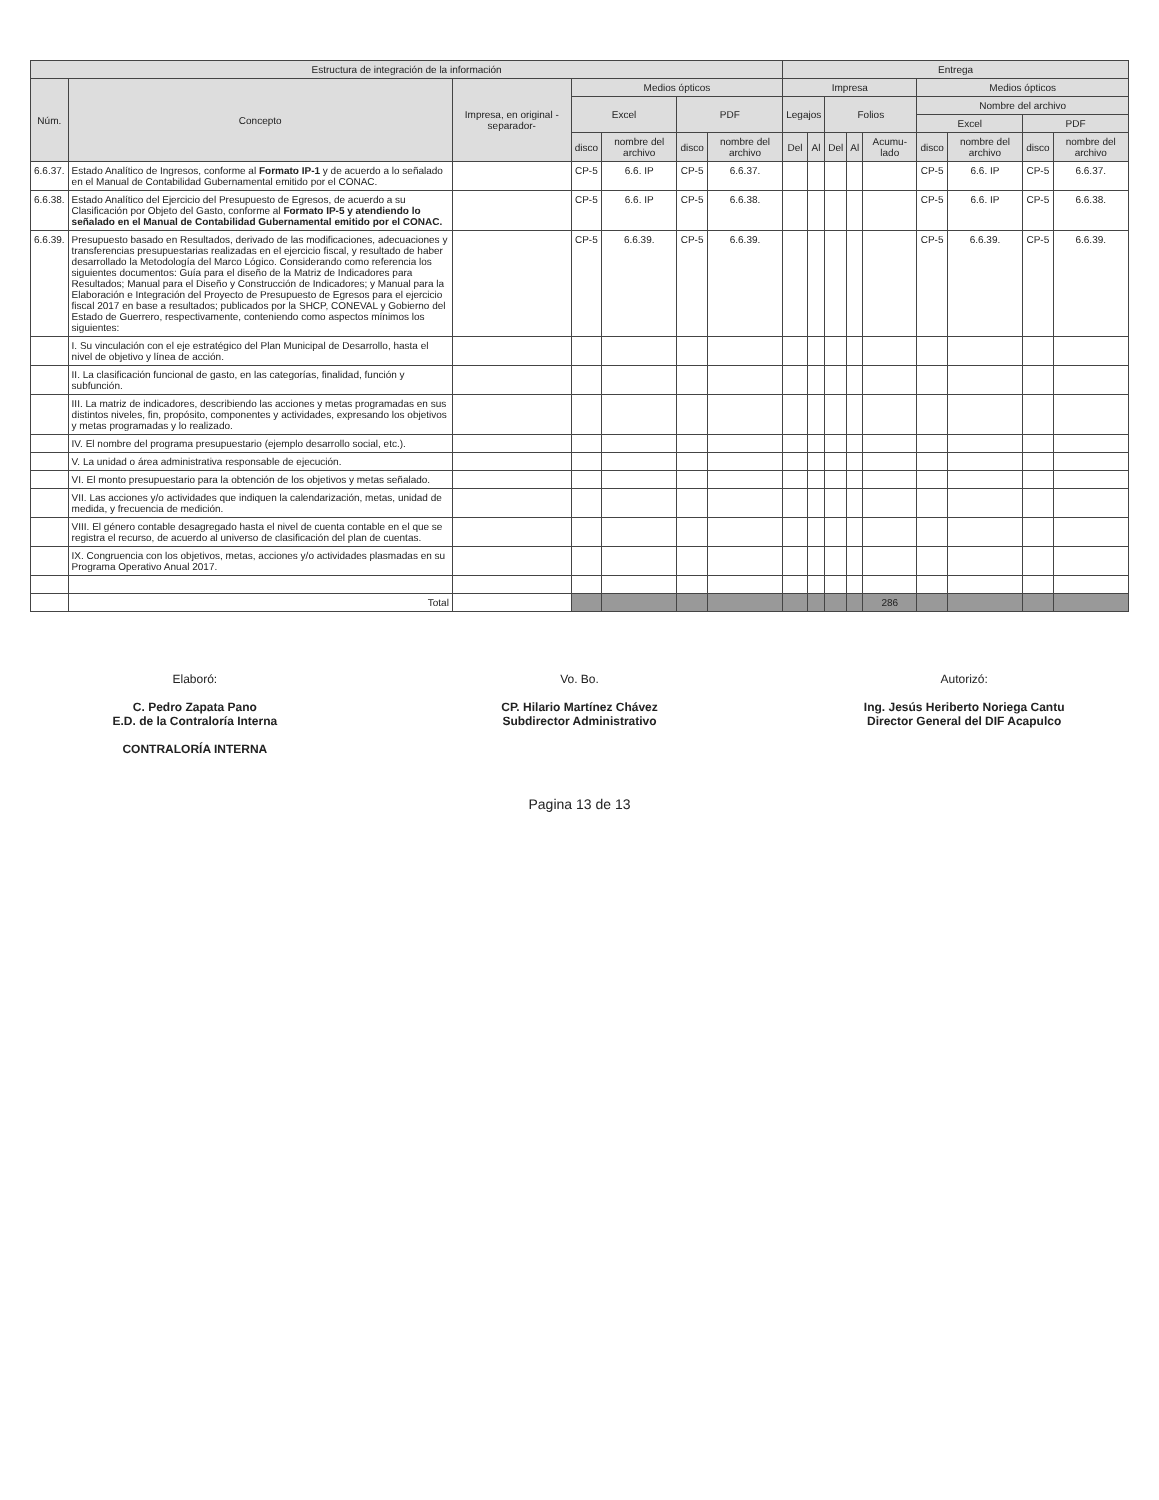| Estructura de integración de la información | | | | | | | Entrega | | | | | | | | |
| --- | --- | --- | --- | --- | --- | --- | --- | --- | --- | --- | --- | --- | --- | --- | --- |
| Núm. | Concepto | Impresa, en original -separador- | Medios ópticos | | | | Impresa | | | | | Medios ópticos | | | |
| | | | Excel | | PDF | | Legajos | | Folios | | | Nombre del archivo | | | |
| | | | | | | | | | | | | Excel | | PDF | |
| | | | disco | nombre del archivo | disco | nombre del archivo | Del | Al | Del | Al | Acumu-lado | disco | nombre del archivo | disco | nombre del archivo |
| 6.6.37. | Estado Analítico de Ingresos, conforme al Formato IP-1 y de acuerdo a lo señalado en el Manual de Contabilidad Gubernamental emitido por el CONAC. | | CP-5 | 6.6. IP | CP-5 | 6.6.37. | | | | | | CP-5 | 6.6. IP | CP-5 | 6.6.37. |
| 6.6.38. | Estado Analítico del Ejercicio del Presupuesto de Egresos, de acuerdo a su Clasificación por Objeto del Gasto, conforme al Formato IP-5 y atendiendo lo señalado en el Manual de Contabilidad Gubernamental emitido por el CONAC. | | CP-5 | 6.6. IP | CP-5 | 6.6.38. | | | | | | CP-5 | 6.6. IP | CP-5 | 6.6.38. |
| 6.6.39. | Presupuesto basado en Resultados, derivado de las modificaciones, adecuaciones y transferencias presupuestarias realizadas en el ejercicio fiscal, y resultado de haber desarrollado la Metodología del Marco Lógico. Considerando como referencia los siguientes documentos: Guía para el diseño de la Matriz de Indicadores para Resultados; Manual para el Diseño y Construcción de Indicadores; y Manual para la Elaboración e Integración del Proyecto de Presupuesto de Egresos para el ejercicio fiscal 2017 en base a resultados; publicados por la SHCP, CONEVAL y Gobierno del Estado de Guerrero, respectivamente, conteniendo como aspectos mínimos los siguientes: | | CP-5 | 6.6.39. | CP-5 | 6.6.39. | | | | | | CP-5 | 6.6.39. | CP-5 | 6.6.39. |
| | I. Su vinculación con el eje estratégico del Plan Municipal de Desarrollo, hasta el nivel de objetivo y línea de acción. | | | | | | | | | | | | | | |
| | II. La clasificación funcional de gasto, en las categorías, finalidad, función y subfunción. | | | | | | | | | | | | | | |
| | III. La matriz de indicadores, describiendo las acciones y metas programadas en sus distintos niveles, fin, propósito, componentes y actividades, expresando los objetivos y metas programadas y lo realizado. | | | | | | | | | | | | | | |
| | IV. El nombre del programa presupuestario (ejemplo desarrollo social, etc.). | | | | | | | | | | | | | | |
| | V. La unidad o área administrativa responsable de ejecución. | | | | | | | | | | | | | | |
| | VI. El monto presupuestario para la obtención de los objetivos y metas señalado. | | | | | | | | | | | | | | |
| | VII. Las acciones y/o actividades que indiquen la calendarización, metas, unidad de medida, y frecuencia de medición. | | | | | | | | | | | | | | |
| | VIII. El género contable desagregado hasta el nivel de cuenta contable en el que se registra el recurso, de acuerdo al universo de clasificación del plan de cuentas. | | | | | | | | | | | | | | |
| | IX. Congruencia con los objetivos, metas, acciones y/o actividades plasmadas en su Programa Operativo Anual 2017. | | | | | | | | | | | | | | |
| | Total | | | | | | | | | | 286 | | | | |
Elaboró:
C. Pedro Zapata Pano
E.D. de la Contraloría Interna
CONTRALORÍA INTERNA
Vo. Bo.
CP. Hilario Martínez Chávez
Subdirector Administrativo
Autorizó:
Ing. Jesús Heriberto Noriega Cantu
Director General del DIF Acapulco
Pagina 13 de 13